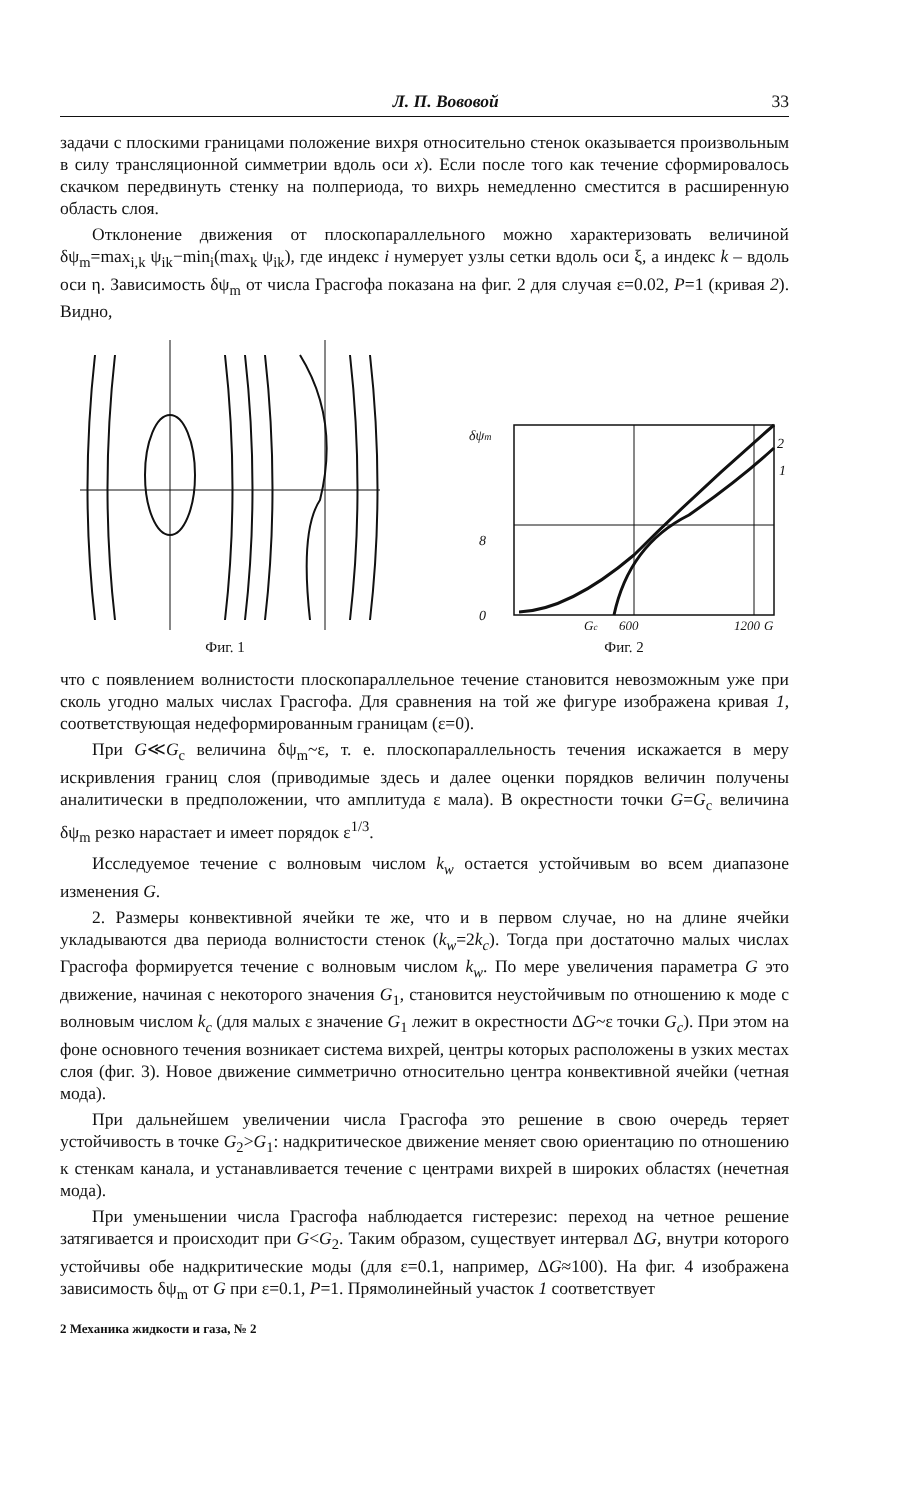Л. П. Вововой 33
задачи с плоскими границами положение вихря относительно стенок оказывается произвольным в силу трансляционной симметрии вдоль оси x). Если после того как течение сформировалось скачком передвинуть стенку на полпериода, то вихрь немедленно сместится в расширенную область слоя.
Отклонение движения от плоскопараллельного можно характеризовать величиной δψ<sub>m</sub>=max<sub>i,k</sub> ψ<sub>ik</sub>−min<sub>i</sub>(max<sub>k</sub> ψ<sub>ik</sub>), где индекс i нумерует узлы сетки вдоль оси ξ, а индекс k – вдоль оси η. Зависимость δψ<sub>m</sub> от числа Грасгофа показана на фиг. 2 для случая ε=0.02, P=1 (кривая 2). Видно,
Фиг. 1
δψm
8
0
2
1
Gc
600
1200
G
Фиг. 2
что с появлением волнистости плоскопараллельное течение становится невозможным уже при сколь угодно малых числах Грасгофа. Для сравнения на той же фигуре изображена кривая 1, соответствующая недеформированным границам (ε=0).
При G≪G<sub>c</sub> величина δψ<sub>m</sub>~ε, т. е. плоскопараллельность течения искажается в меру искривления границ слоя (приводимые здесь и далее оценки порядков величин получены аналитически в предположении, что амплитуда ε мала). В окрестности точки G=G<sub>c</sub> величина δψ<sub>m</sub> резко нарастает и имеет порядок ε<sup>1/3</sup>.
Исследуемое течение с волновым числом k<sub>w</sub> остается устойчивым во всем диапазоне изменения G.
2. Размеры конвективной ячейки те же, что и в первом случае, но на длине ячейки укладываются два периода волнистости стенок (k<sub>w</sub>=2k<sub>c</sub>). Тогда при достаточно малых числах Грасгофа формируется течение с волновым числом k<sub>w</sub>. По мере увеличения параметра G это движение, начиная с некоторого значения G<sub>1</sub>, становится неустойчивым по отношению к моде с волновым числом k<sub>c</sub> (для малых ε значение G<sub>1</sub> лежит в окрестности ΔG~ε точки G<sub>c</sub>). При этом на фоне основного течения возникает система вихрей, центры которых расположены в узких местах слоя (фиг. 3). Новое движение симметрично относительно центра конвективной ячейки (четная мода).
При дальнейшем увеличении числа Грасгофа это решение в свою очередь теряет устойчивость в точке G<sub>2</sub>>G<sub>1</sub>: надкритическое движение меняет свою ориентацию по отношению к стенкам канала, и устанавливается течение с центрами вихрей в широких областях (нечетная мода).
При уменьшении числа Грасгофа наблюдается гистерезис: переход на четное решение затягивается и происходит при G<G<sub>2</sub>. Таким образом, существует интервал ΔG, внутри которого устойчивы обе надкритические моды (для ε=0.1, например, ΔG≈100). На фиг. 4 изображена зависимость δψ<sub>m</sub> от G при ε=0.1, P=1. Прямолинейный участок 1 соответствует
2 Механика жидкости и газа, № 2